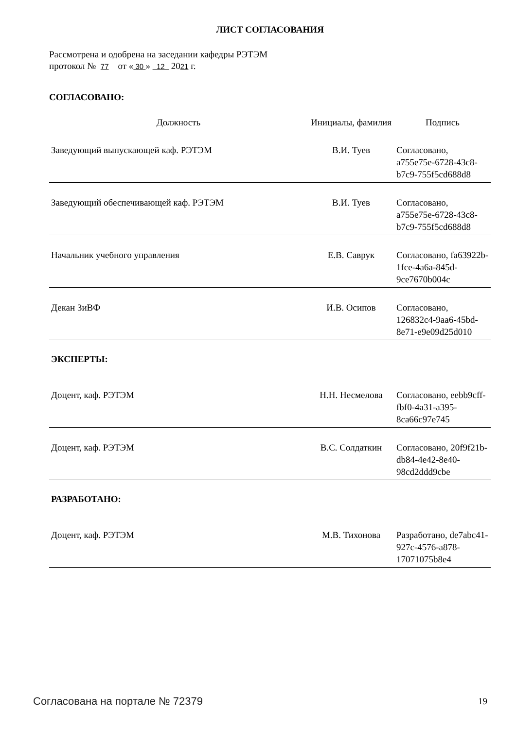ЛИСТ СОГЛАСОВАНИЯ
Рассмотрена и одобрена на заседании кафедры РЭТЭМ
протокол № 77 от « 30 » 12 2021 г.
СОГЛАСОВАНО:
| Должность | Инициалы, фамилия | Подпись |
| --- | --- | --- |
| Заведующий выпускающей каф. РЭТЭМ | В.И. Туев | Согласовано, a755e75e-6728-43c8-b7c9-755f5cd688d8 |
| Заведующий обеспечивающей каф. РЭТЭМ | В.И. Туев | Согласовано, a755e75e-6728-43c8-b7c9-755f5cd688d8 |
| Начальник учебного управления | Е.В. Саврук | Согласовано, fa63922b-1fce-4a6a-845d-9ce7670b004c |
| Декан ЗиВФ | И.В. Осипов | Согласовано, 126832c4-9aa6-45bd-8e71-e9e09d25d010 |
ЭКСПЕРТЫ:
| Доцент, каф. РЭТЭМ | Н.Н. Несмелова | Согласовано, eebb9cff-fbf0-4a31-a395-8ca66c97e745 |
| Доцент, каф. РЭТЭМ | В.С. Солдаткин | Согласовано, 20f9f21b-db84-4e42-8e40-98cd2ddd9cbe |
РАЗРАБОТАНО:
| Доцент, каф. РЭТЭМ | М.В. Тихонова | Разработано, de7abc41-927c-4576-a878-17071075b8e4 |
Согласована на портале № 72379 19